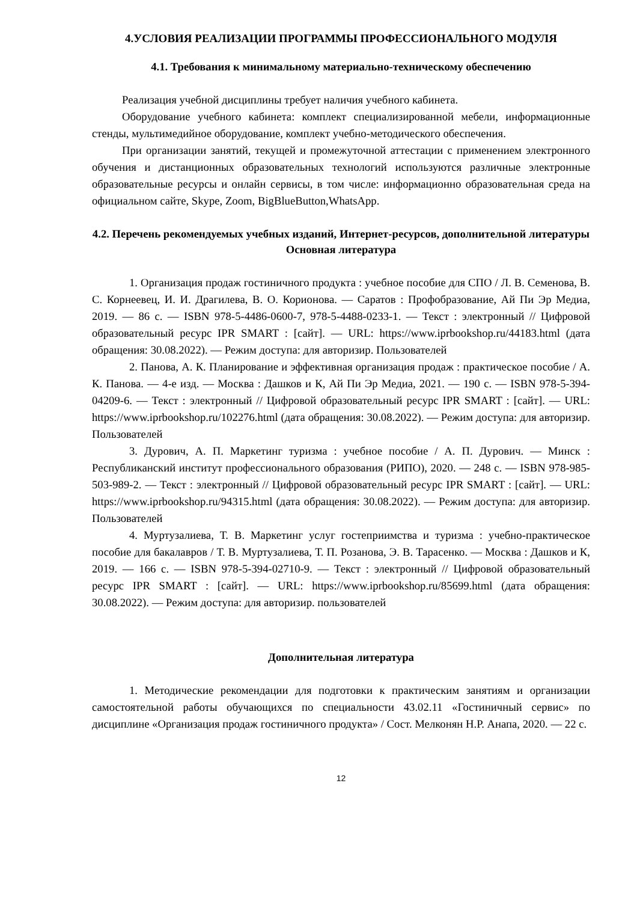4.УСЛОВИЯ РЕАЛИЗАЦИИ ПРОГРАММЫ ПРОФЕССИОНАЛЬНОГО МОДУЛЯ
4.1. Требования к минимальному материально-техническому обеспечению
Реализация учебной дисциплины требует наличия учебного кабинета.
Оборудование учебного кабинета: комплект специализированной мебели, информационные стенды, мультимедийное оборудование, комплект учебно-методического обеспечения.
При организации занятий, текущей и промежуточной аттестации с применением электронного обучения и дистанционных образовательных технологий используются различные электронные образовательные ресурсы и онлайн сервисы, в том числе: информационно образовательная среда на официальном сайте, Skype, Zoom, BigBlueButton,WhatsApp.
4.2. Перечень рекомендуемых учебных изданий, Интернет-ресурсов, дополнительной литературы
Основная литература
1. Организация продаж гостиничного продукта : учебное пособие для СПО / Л. В. Семенова, В. С. Корнеевец, И. И. Драгилева, В. О. Корионова. — Саратов : Профобразование, Ай Пи Эр Медиа, 2019. — 86 c. — ISBN 978-5-4486-0600-7, 978-5-4488-0233-1. — Текст : электронный // Цифровой образовательный ресурс IPR SMART : [сайт]. — URL: https://www.iprbookshop.ru/44183.html (дата обращения: 30.08.2022). — Режим доступа: для авторизир. Пользователей
2. Панова, А. К. Планирование и эффективная организация продаж : практическое пособие / А. К. Панова. — 4-е изд. — Москва : Дашков и К, Ай Пи Эр Медиа, 2021. — 190 c. — ISBN 978-5-394-04209-6. — Текст : электронный // Цифровой образовательный ресурс IPR SMART : [сайт]. — URL: https://www.iprbookshop.ru/102276.html (дата обращения: 30.08.2022). — Режим доступа: для авторизир. Пользователей
3. Дурович, А. П. Маркетинг туризма : учебное пособие / А. П. Дурович. — Минск : Республиканский институт профессионального образования (РИПО), 2020. — 248 c. — ISBN 978-985-503-989-2. — Текст : электронный // Цифровой образовательный ресурс IPR SMART : [сайт]. — URL: https://www.iprbookshop.ru/94315.html (дата обращения: 30.08.2022). — Режим доступа: для авторизир. Пользователей
4. Муртузалиева, Т. В. Маркетинг услуг гостеприимства и туризма : учебно-практическое пособие для бакалавров / Т. В. Муртузалиева, Т. П. Розанова, Э. В. Тарасенко. — Москва : Дашков и К, 2019. — 166 c. — ISBN 978-5-394-02710-9. — Текст : электронный // Цифровой образовательный ресурс IPR SMART : [сайт]. — URL: https://www.iprbookshop.ru/85699.html (дата обращения: 30.08.2022). — Режим доступа: для авторизир. пользователей
Дополнительная литература
1. Методические рекомендации для подготовки к практическим занятиям и организации самостоятельной работы обучающихся по специальности 43.02.11 «Гостиничный сервис» по дисциплине «Организация продаж гостиничного продукта» / Сост. Мелконян Н.Р. Анапа, 2020. — 22 с.
12